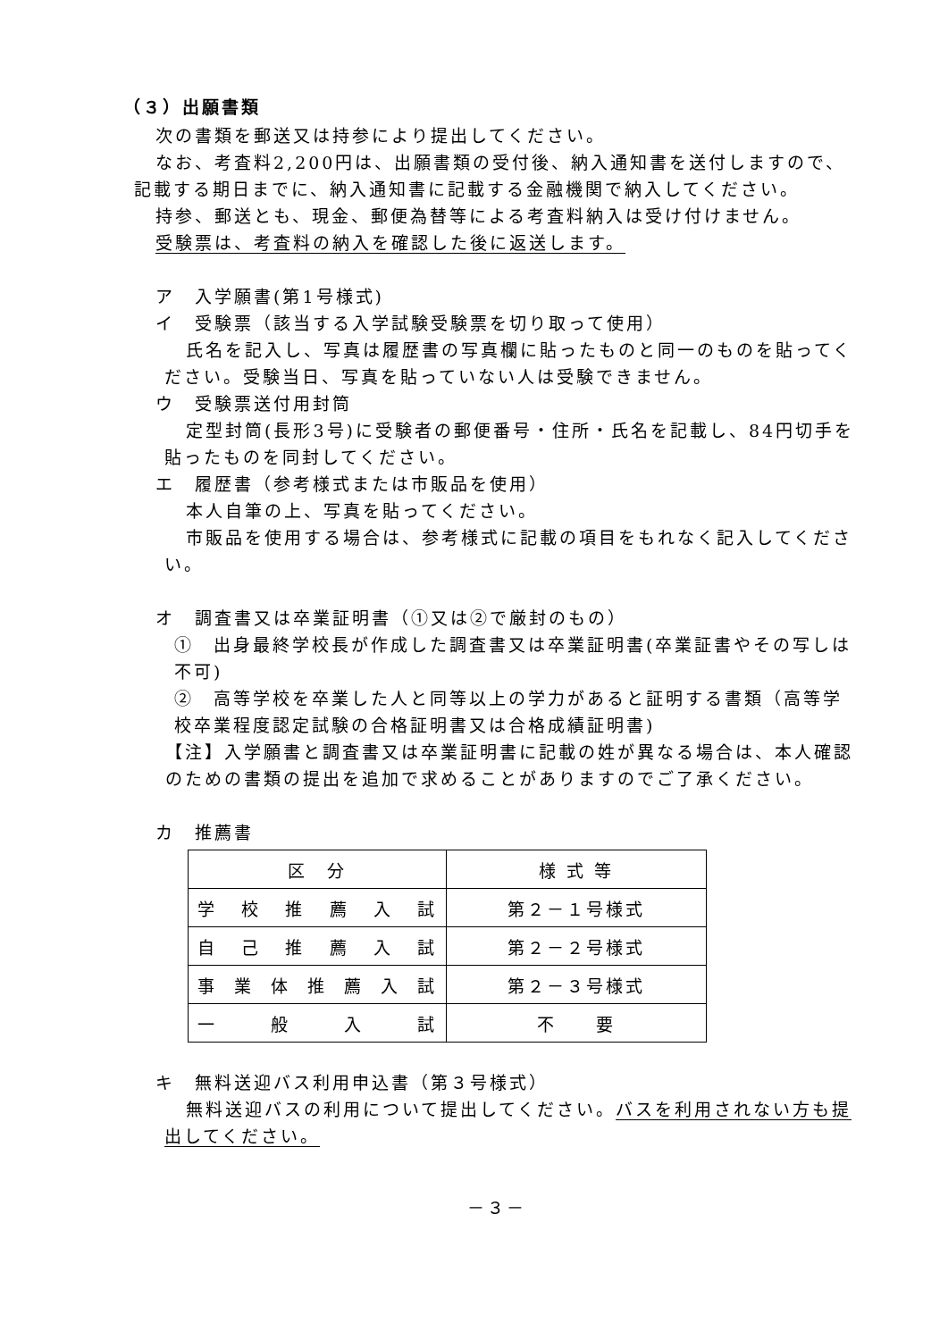（３）出願書類
次の書類を郵送又は持参により提出してください。
なお、考査料2,200円は、出願書類の受付後、納入通知書を送付しますので、記載する期日までに、納入通知書に記載する金融機関で納入してください。
持参、郵送とも、現金、郵便為替等による考査料納入は受け付けません。
受験票は、考査料の納入を確認した後に返送します。
ア　入学願書(第1号様式)
イ　受験票（該当する入学試験受験票を切り取って使用）
氏名を記入し、写真は履歴書の写真欄に貼ったものと同一のものを貼ってください。受験当日、写真を貼っていない人は受験できません。
ウ　受験票送付用封筒
定型封筒(長形3号)に受験者の郵便番号・住所・氏名を記載し、84円切手を貼ったものを同封してください。
エ　履歴書（参考様式または市販品を使用）
本人自筆の上、写真を貼ってください。
市販品を使用する場合は、参考様式に記載の項目をもれなく記入してください。
オ　調査書又は卒業証明書（①又は②で厳封のもの）
①　出身最終学校長が作成した調査書又は卒業証明書(卒業証書やその写しは不可)
②　高等学校を卒業した人と同等以上の学力があると証明する書類（高等学校卒業程度認定試験の合格証明書又は合格成績証明書)
【注】入学願書と調査書又は卒業証明書に記載の姓が異なる場合は、本人確認のための書類の提出を追加で求めることがありますのでご了承ください。
カ　推薦書
| 区 分 | 様 式 等 |
| --- | --- |
| 学校推薦入試 | 第２－１号様式 |
| 自己推薦入試 | 第２－２号様式 |
| 事業体推薦入試 | 第２－３号様式 |
| 一般入試 | 不 要 |
キ　無料送迎バス利用申込書（第３号様式）
無料送迎バスの利用について提出してください。バスを利用されない方も提出してください。
－３－